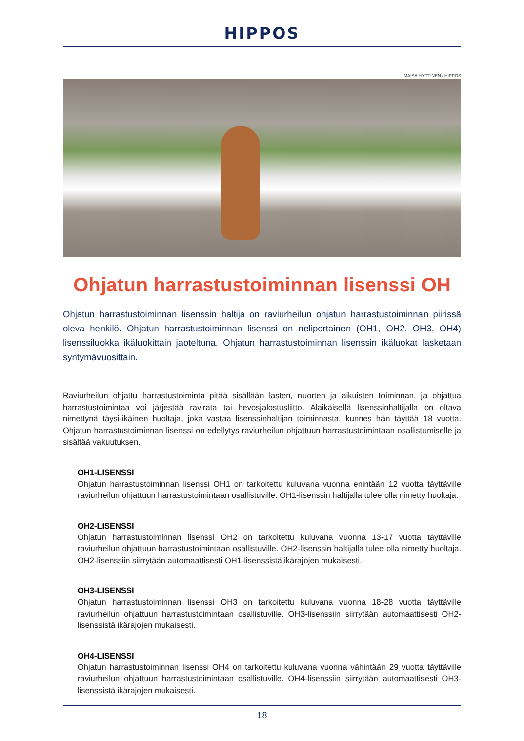HIPPOS
MAISA HYTTINEN / HIPPOS
Ohjatun harrastustoiminnan lisenssi OH
Ohjatun harrastustoiminnan lisenssin haltija on raviurheilun ohjatun harrastustoiminnan piirissä oleva henkilö. Ohjatun harrastustoiminnan lisenssi on neliportainen (OH1, OH2, OH3, OH4) lisenssiluokka ikäluokittain jaoteltuna. Ohjatun harrastustoiminnan lisenssin ikäluokat lasketaan syntymävuosittain.
Raviurheilun ohjattu harrastustoiminta pitää sisällään lasten, nuorten ja aikuisten toiminnan, ja ohjattua harrastustoimintaa voi järjestää ravirata tai hevosjalostusliitto. Alaikäisellä lisenssinhaltijalla on oltava nimettynä täysi-ikäinen huoltaja, joka vastaa lisenssinhaltijan toiminnasta, kunnes hän täyttää 18 vuotta. Ohjatun harrastustoiminnan lisenssi on edellytys raviurheilun ohjattuun harrastustoimintaan osallistumiselle ja sisältää vakuutuksen.
OH1-LISENSSI
Ohjatun harrastustoiminnan lisenssi OH1 on tarkoitettu kuluvana vuonna enintään 12 vuotta täyttäville raviurheilun ohjattuun harrastustoimintaan osallistuville. OH1-lisenssin haltijalla tulee olla nimetty huoltaja.
OH2-LISENSSI
Ohjatun harrastustoiminnan lisenssi OH2 on tarkoitettu kuluvana vuonna 13-17 vuotta täyttäville raviurheilun ohjattuun harrastustoimintaan osallistuville. OH2-lisenssin haltijalla tulee olla nimetty huoltaja. OH2-lisenssiin siirrytään automaattisesti OH1-lisenssistä ikärajojen mukaisesti.
OH3-LISENSSI
Ohjatun harrastustoiminnan lisenssi OH3 on tarkoitettu kuluvana vuonna 18-28 vuotta täyttäville raviurheilun ohjattuun harrastustoimintaan osallistuville. OH3-lisenssiin siirrytään automaattisesti OH2-lisenssistä ikärajojen mukaisesti.
OH4-LISENSSI
Ohjatun harrastustoiminnan lisenssi OH4 on tarkoitettu kuluvana vuonna vähintään 29 vuotta täyttäville raviurheilun ohjattuun harrastustoimintaan osallistuville. OH4-lisenssiin siirrytään automaattisesti OH3-lisenssistä ikärajojen mukaisesti.
18